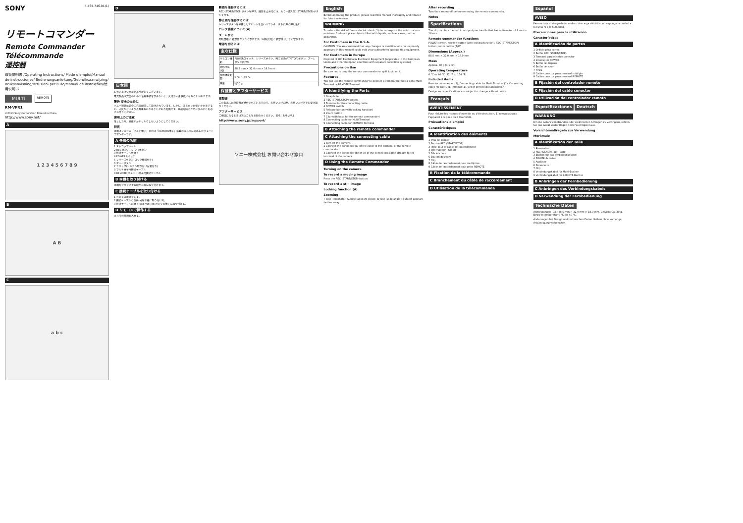SONY 4-465-746-01(1)
リモートコマンダー
Remote Commander
Télécommande
遥控器
取扱説明書 /Operating Instructions/ Mode d'emploi/Manual de instrucciones/ Bedienungsanleitung/Gebruiksaanwijzing/ Bruksanvisning/Istruzioni per l'uso/Manual de instruções/使用说明书
MULTI REMOTE
RM-VPR1
©2013 Sony Corporation Printed in China
http://www.sony.net/
A
1 2 3 4 5 6 7 8 9
B
A B
C
a b c
D
A
日本語
お買い上げいただきありがとうございます。
電気製品は安全のための注意事項を守らないと、火災や人身事故になることがあります。
警告 安全のために
ソニー製品は安全に充分配慮して設計されています。しかし、まちがった使いかたをすると、火災などにより人身事故になることがあり危険です。事故を防ぐために次のことを必ずお守りください。
使用上のご注意
落としたり、液体がかかったりしないようにしてください。
特長
本機はソニーの「マルチ端子」または「REMOTE端子」搭載のカメラに対応したリモートコマンダーです。
A 各部の名前
1 ストラップホール
2 REC (START/STOP)ボタン
3 接続ケーブル用端子
4 POWERスイッチ
5 レリーズボタン(ロック機構付き)
6 ズームボタン
7 クリップ(リモコン取り付け台座付き)
8 マルチ端子用接続ケーブル
9 REMOTE(リモート)端子用接続ケーブル
B 本機を取り付ける
本機をクリップで衣服や三脚に取り付けます。
C 接続ケーブルを取り付ける
1 カメラの電源を切る。
2 接続ケーブルの端子(a)を本機に取り付ける。
3 接続ケーブルの端子(b)または(c)をカメラの端子に取り付ける。
D リモコンで操作する
カメラの電源を入れる。
動画を撮影するには
REC (START/STOP)ボタンを押す。撮影を止めるには、もう一度REC (START/STOP)ボタンを押す。
静止画を撮影するには
レリーズボタンを半押ししてピントを合わせてから、さらに深く押し込む。
ロック機能について(A)
ズームする
T側(望遠)：被写体が大きく写ります。W側(広角)：被写体が小さく写ります。
電源を切るには
主な仕様
| リモコン機能 | POWERスイッチ、レリーズボタン、REC (START/STOP)ボタン、ズームボタン(T/W) |
| 外形寸法(約) | 88.5 mm × 32.0 mm × 18.0 mm |
| 使用温度範囲 | 0 ℃ ～ 40 ℃ |
| 質量 | 約30 g |
保証書とアフターサービス
保証書
この製品には保証書が添付されていますので、お買い上げの際、お買い上げ店でお受け取りください。
アフターサービス
ご相談になるときは次のことをお知らせください。型名：RM-VPR1
http://www.sony.jp/support/
ソニー株式会社 お問い合わせ窓口
English
Before operating the product, please read this manual thoroughly and retain it for future reference.
WARNING
To reduce the risk of fire or electric shock, 1) do not expose the unit to rain or moisture, 2) do not place objects filled with liquids, such as vases, on the apparatus.
For Customers in the U.S.A.
CAUTION: You are cautioned that any changes or modifications not expressly approved in this manual could void your authority to operate this equipment.
For Customers in Europe
Disposal of Old Electrical & Electronic Equipment (Applicable in the European Union and other European countries with separate collection systems)
Precautions on Use
Be sure not to drop the remote commander or spill liquid on it.
Features
You can use the remote commander to operate a camera that has a Sony Multi Terminal or REMOTE Terminal.
A Identifying the Parts
1 Strap hole
2 REC (START/STOP) button
3 Terminal for the connecting cable
4 POWER switch
5 Release button (with locking function)
6 Zoom button
7 Clip (with base for the remote commander)
8 Connecting cable for Multi Terminal
9 Connecting cable for REMOTE Terminal
B Attaching the remote commander
C Attaching the connecting cable
1 Turn off the camera.
2 Connect the connector (a) of the cable to the terminal of the remote commander.
3 Connect the connector (b) or (c) of the connecting cable straight to the terminal of the camera.
D Using the Remote Commander
Turning on the camera
To record a moving image
Press the REC (START/STOP) button.
To record a still image
Locking function (A)
Zooming
T side (telephoto): Subject appears closer. W side (wide angle): Subject appears farther away.
After recording
Turn the camera off before removing the remote commander.
Notes
Specifications
The clip can be attached to a tripod pan handle that has a diameter of 8 mm to 16 mm.
Remote commander functions
POWER switch, release button (with locking function), REC (START/STOP) button, zoom button (T/W)
Dimensions (Approx.)
88.5 mm × 32.0 mm × 18.0 mm
Mass
Approx. 30 g (1.1 oz)
Operating temperature
0 °C to 40 °C (32 °F to 104 °F)
Included items
Remote commander (1), Connecting cable for Multi Terminal (1), Connecting cable for REMOTE Terminal (1), Set of printed documentation
Design and specifications are subject to change without notice.
Français
AVERTISSEMENT
Pour réduire les risques d'incendie ou d'électrocution, 1) n'exposez pas l'appareil à la pluie ou à l'humidité.
Précautions d'emploi
Caractéristiques
A Identification des éléments
1 Trou de sangle
2 Bouton REC (START/STOP)
3 Prise pour le câble de raccordement
4 Interrupteur POWER
5 Déclencheur
6 Bouton de zoom
7 Clip
8 Câble de raccordement pour multiprise
9 Câble de raccordement pour prise REMOTE
B Fixation de la télécommande
C Branchement du câble de raccordement
D Utilisation de la télécommande
Español
AVISO
Para reducir el riesgo de incendio o descarga eléctrica, no exponga la unidad a la lluvia ni a la humedad.
Precauciones para la utilización
Características
A Identificación de partes
1 Orificio para correa
2 Botón REC (START/STOP)
3 Terminal para el cable conector
4 Interruptor POWER
5 Botón de disparo
6 Botón de zoom
7 Pinza
8 Cable conector para terminal múltiple
9 Cable conector para terminal REMOTE
B Fijación del controlador remoto
C Fijación del cable conector
D Utilización del controlador remoto
Especificaciones Deutsch
WARNUNG
Um die Gefahr von Bränden oder elektrischen Schlägen zu verringern, setzen Sie das Gerät weder Regen noch Feuchtigkeit aus.
Vorsichtsmaßregeln zur Verwendung
Merkmale
A Identifikation der Teile
1 Riemenöse
2 REC (START/STOP)-Taste
3 Buchse für das Verbindungskabel
4 POWER-Schalter
5 Auslöser
6 Zoomtaste
7 Clip
8 Verbindungskabel für Multi-Buchse
9 Verbindungskabel für REMOTE-Buchse
B Anbringen der Fernbedienung
C Anbringen des Verbindungskabels
D Verwendung der Fernbedienung
Technische Daten
Abmessungen (Ca.) 88,5 mm × 32,0 mm × 18,0 mm. Gewicht Ca. 30 g. Betriebstemperatur 0 °C bis 40 °C.
Änderungen bei Design und technischen Daten bleiben ohne vorherige Ankündigung vorbehalten.